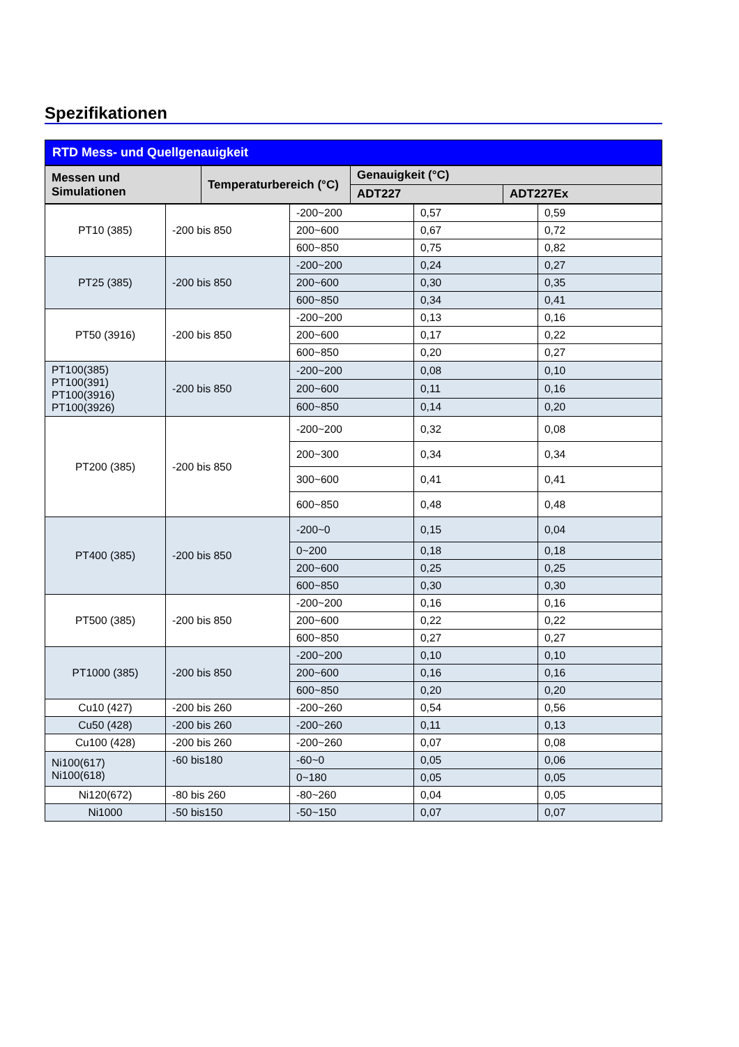Spezifikationen
RTD Mess- und Quellgenauigkeit
| Messen und Simulationen | Temperaturbereich (°C) | Genauigkeit (°C) | |
| --- | --- | --- | --- |
| | | ADT227 | ADT227Ex |
| PT10 (385) | -200 bis 850 | -200~200 | 0,57 | 0,59 |
| | | 200~600 | 0,67 | 0,72 |
| | | 600~850 | 0,75 | 0,82 |
| PT25 (385) | -200 bis 850 | -200~200 | 0,24 | 0,27 |
| | | 200~600 | 0,30 | 0,35 |
| | | 600~850 | 0,34 | 0,41 |
| PT50 (3916) | -200 bis 850 | -200~200 | 0,13 | 0,16 |
| | | 200~600 | 0,17 | 0,22 |
| | | 600~850 | 0,20 | 0,27 |
| PT100(385) PT100(391) PT100(3916) PT100(3926) | -200 bis 850 | -200~200 | 0,08 | 0,10 |
| | | 200~600 | 0,11 | 0,16 |
| | | 600~850 | 0,14 | 0,20 |
| PT200 (385) | -200 bis 850 | -200~200 | 0,32 | 0,08 |
| | | 200~300 | 0,34 | 0,34 |
| | | 300~600 | 0,41 | 0,41 |
| | | 600~850 | 0,48 | 0,48 |
| PT400 (385) | -200 bis 850 | -200~0 | 0,15 | 0,04 |
| | | 0~200 | 0,18 | 0,18 |
| | | 200~600 | 0,25 | 0,25 |
| | | 600~850 | 0,30 | 0,30 |
| PT500 (385) | -200 bis 850 | -200~200 | 0,16 | 0,16 |
| | | 200~600 | 0,22 | 0,22 |
| | | 600~850 | 0,27 | 0,27 |
| PT1000 (385) | -200 bis 850 | -200~200 | 0,10 | 0,10 |
| | | 200~600 | 0,16 | 0,16 |
| | | 600~850 | 0,20 | 0,20 |
| Cu10 (427) | -200 bis 260 | -200~260 | 0,54 | 0,56 |
| Cu50 (428) | -200 bis 260 | -200~260 | 0,11 | 0,13 |
| Cu100 (428) | -200 bis 260 | -200~260 | 0,07 | 0,08 |
| Ni100(617) Ni100(618) | -60 bis180 | -60~0 | 0,05 | 0,06 |
| | | 0~180 | 0,05 | 0,05 |
| Ni120(672) | -80 bis 260 | -80~260 | 0,04 | 0,05 |
| Ni1000 | -50 bis150 | -50~150 | 0,07 | 0,07 |